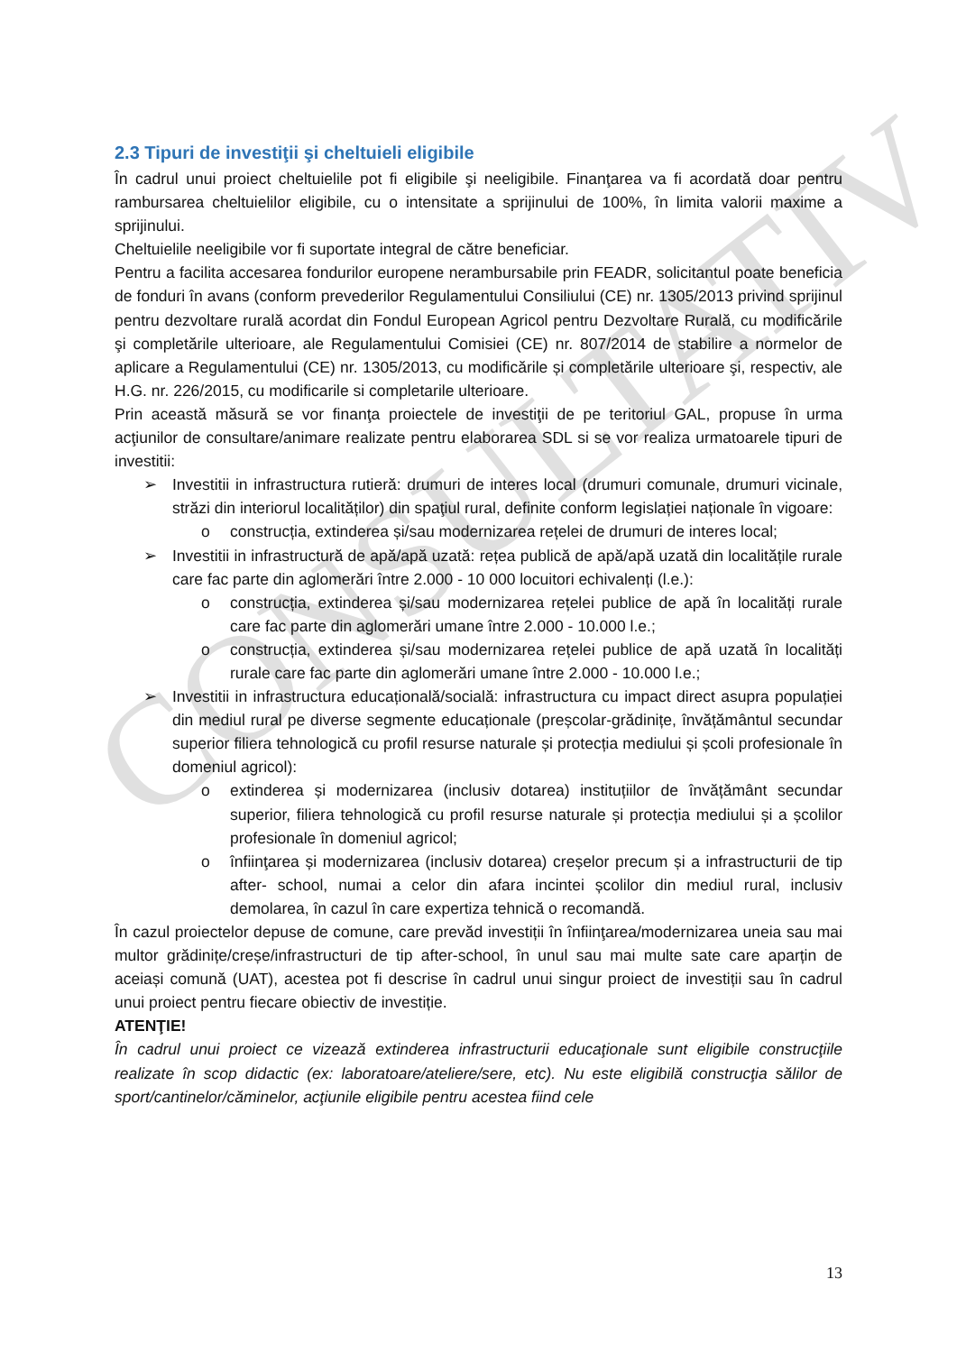CONSULTATIV
2.3 Tipuri de investiţii şi cheltuieli eligibile
În cadrul unui proiect cheltuielile pot fi eligibile şi neeligibile. Finanţarea va fi acordată doar pentru rambursarea cheltuielilor eligibile, cu o intensitate a sprijinului de 100%, în limita valorii maxime a sprijinului.
Cheltuielile neeligibile vor fi suportate integral de către beneficiar.
Pentru a facilita accesarea fondurilor europene nerambursabile prin FEADR, solicitantul poate beneficia de fonduri în avans (conform prevederilor Regulamentului Consiliului (CE) nr. 1305/2013 privind sprijinul pentru dezvoltare rurală acordat din Fondul European Agricol pentru Dezvoltare Rurală, cu modificările şi completările ulterioare, ale Regulamentului Comisiei (CE) nr. 807/2014 de stabilire a normelor de aplicare a Regulamentului (CE) nr. 1305/2013, cu modificările și completările ulterioare şi, respectiv, ale H.G. nr. 226/2015, cu modificarile si completarile ulterioare.
Prin această măsură se vor finanţa proiectele de investiţii de pe teritoriul GAL, propuse în urma acţiunilor de consultare/animare realizate pentru elaborarea SDL si se vor realiza urmatoarele tipuri de investitii:
➢ Investitii in infrastructura rutieră: drumuri de interes local (drumuri comunale, drumuri vicinale, străzi din interiorul localităților) din spaţiul rural, definite conform legislației naționale în vigoare:
o construcția, extinderea și/sau modernizarea rețelei de drumuri de interes local;
➢ Investitii in infrastructură de apă/apă uzată: rețea publică de apă/apă uzată din localitățile rurale care fac parte din aglomerări între 2.000 - 10 000 locuitori echivalenți (l.e.):
o construcția, extinderea și/sau modernizarea rețelei publice de apă în localități rurale care fac parte din aglomerări umane între 2.000 - 10.000 l.e.;
o construcția, extinderea și/sau modernizarea rețelei publice de apă uzată în localități rurale care fac parte din aglomerări umane între 2.000 - 10.000 l.e.;
➢ Investitii in infrastructura educațională/socială: infrastructura cu impact direct asupra populației din mediul rural pe diverse segmente educaționale (preșcolar-grădinițe, învățământul secundar superior filiera tehnologică cu profil resurse naturale și protecția mediului și școli profesionale în domeniul agricol):
o extinderea și modernizarea (inclusiv dotarea) instituțiilor de învățământ secundar superior, filiera tehnologică cu profil resurse naturale și protecția mediului și a școlilor profesionale în domeniul agricol;
o înfiinţarea și modernizarea (inclusiv dotarea) creșelor precum și a infrastructurii de tip after- school, numai a celor din afara incintei școlilor din mediul rural, inclusiv demolarea, în cazul în care expertiza tehnică o recomandă.
În cazul proiectelor depuse de comune, care prevăd investiții în înfiinţarea/modernizarea uneia sau mai multor grădinițe/creșe/infrastructuri de tip after-school, în unul sau mai multe sate care aparțin de aceiași comună (UAT), acestea pot fi descrise în cadrul unui singur proiect de investiții sau în cadrul unui proiect pentru fiecare obiectiv de investiție.
ATENŢIE!
În cadrul unui proiect ce vizează extinderea infrastructurii educaţionale sunt eligibile construcţiile realizate în scop didactic (ex: laboratoare/ateliere/sere, etc). Nu este eligibilă construcţia sălilor de sport/cantinelor/căminelor, acţiunile eligibile pentru acestea fiind cele
13